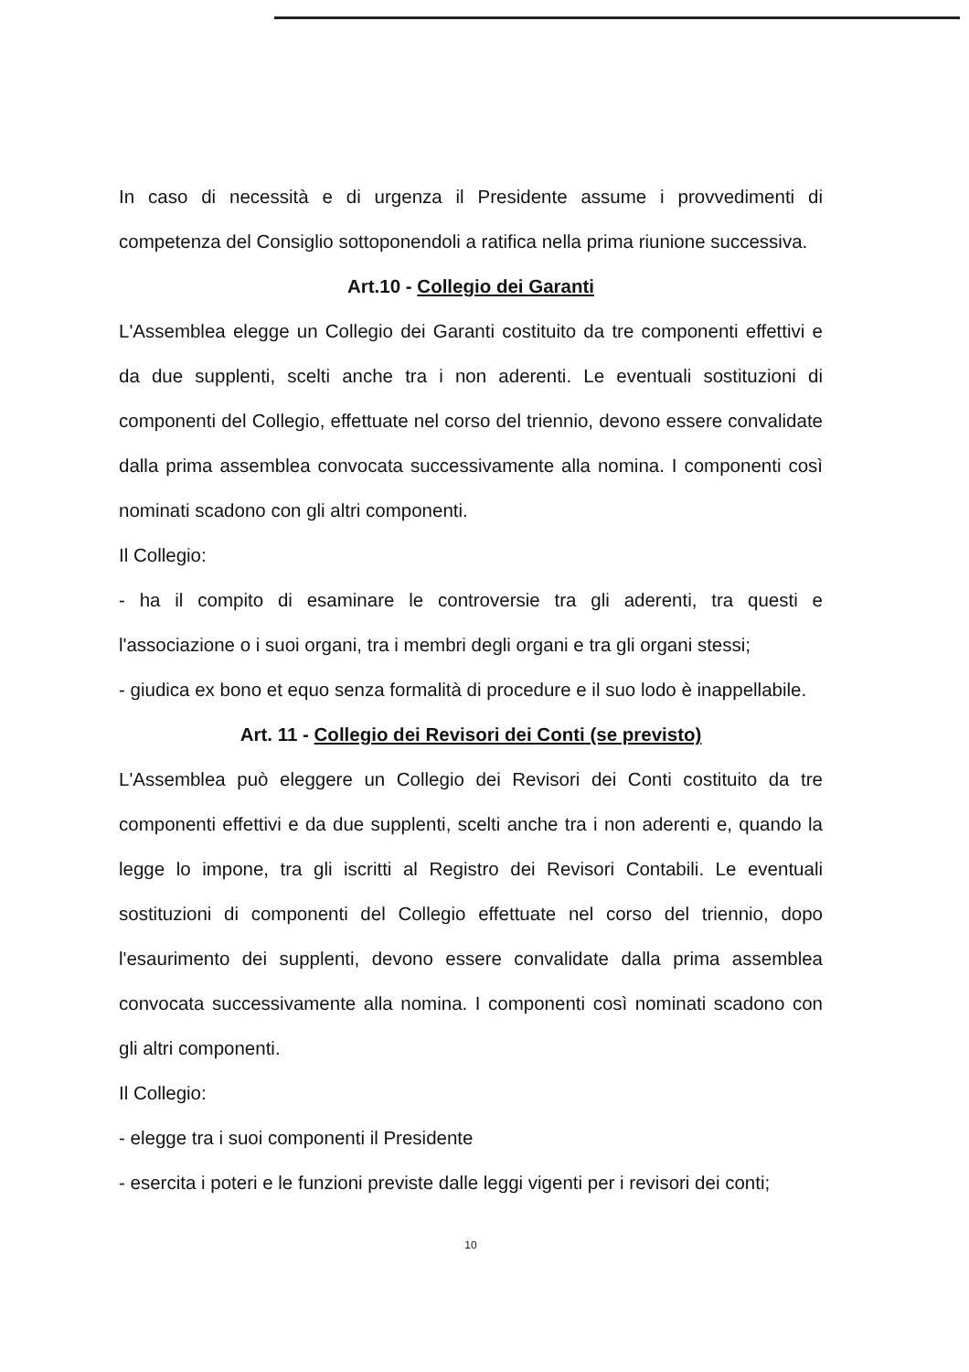In caso di necessità e di urgenza il Presidente assume i provvedimenti di competenza del Consiglio sottoponendoli a ratifica nella prima riunione successiva.
Art.10 - Collegio dei Garanti
L'Assemblea elegge un Collegio dei Garanti costituito da tre componenti effettivi e da due supplenti, scelti anche tra i non aderenti. Le eventuali sostituzioni di componenti del Collegio, effettuate nel corso del triennio, devono essere convalidate dalla prima assemblea convocata successivamente alla nomina. I componenti così nominati scadono con gli altri componenti.
Il Collegio:
- ha il compito di esaminare le controversie tra gli aderenti, tra questi e l'associazione o i suoi organi, tra i membri degli organi e tra gli organi stessi;
- giudica ex bono et equo senza formalità di procedure e il suo lodo è inappellabile.
Art. 11 - Collegio dei Revisori dei Conti (se previsto)
L'Assemblea può eleggere un Collegio dei Revisori dei Conti costituito da tre componenti effettivi e da due supplenti, scelti anche tra i non aderenti e, quando la legge lo impone, tra gli iscritti al Registro dei Revisori Contabili. Le eventuali sostituzioni di componenti del Collegio effettuate nel corso del triennio, dopo l'esaurimento dei supplenti, devono essere convalidate dalla prima assemblea convocata successivamente alla nomina. I componenti così nominati scadono con gli altri componenti.
Il Collegio:
- elegge tra i suoi componenti il Presidente
- esercita i poteri e le funzioni previste dalle leggi vigenti per i revisori dei conti;
10